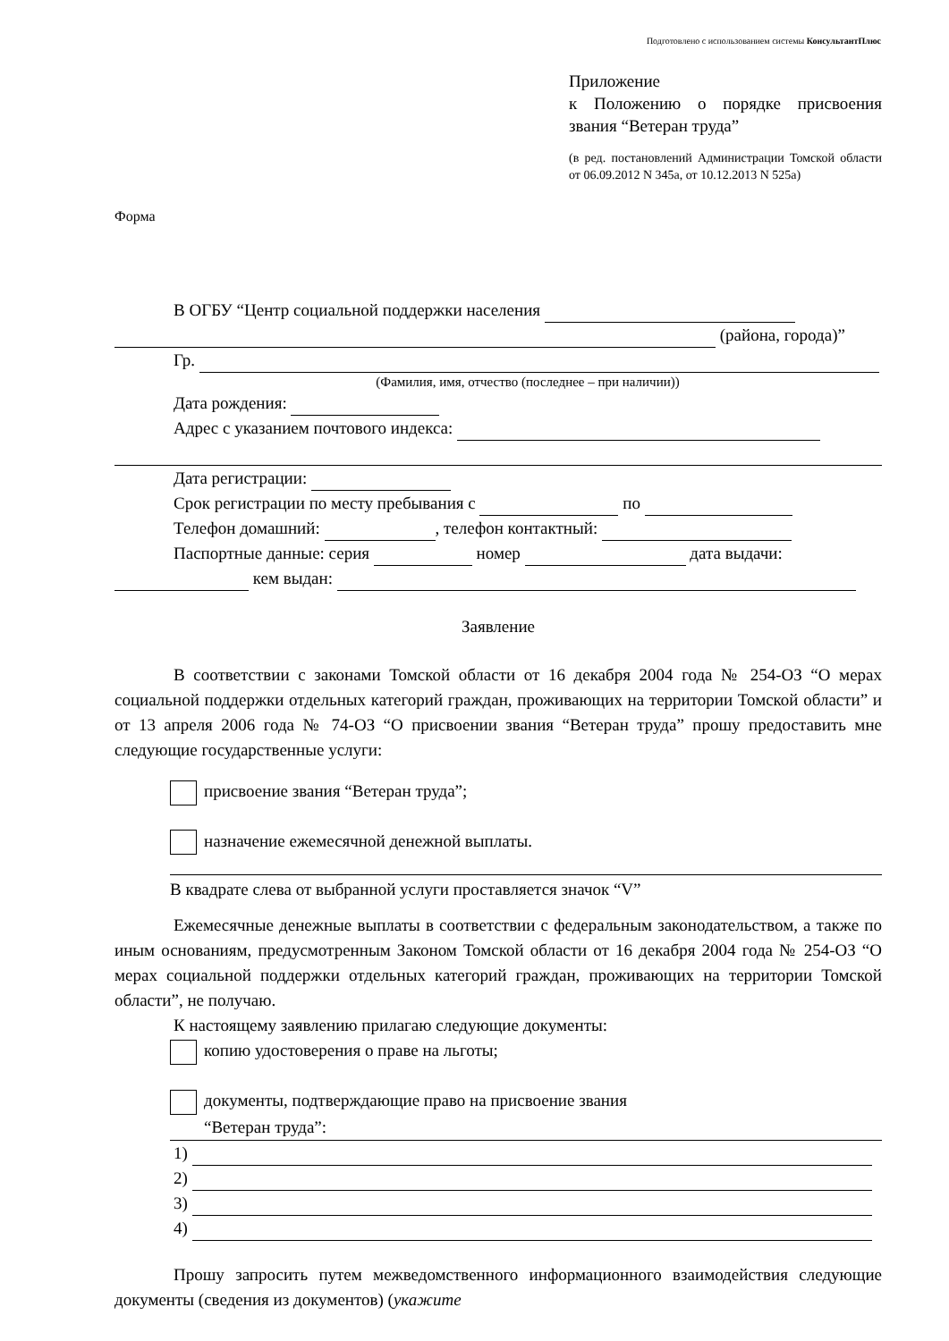Подготовлено с использованием системы КонсультантПлюс
Приложение
к Положению о порядке присвоения звания “Ветеран труда”
(в ред. постановлений Администрации Томской области от 06.09.2012 N 345а, от 10.12.2013 N 525а)
Форма
В ОГБУ “Центр социальной поддержки населения
(района, города)”
Гр.
(Фамилия, имя, отчество (последнее – при наличии))
Дата рождения:
Адрес с указанием почтового индекса:
Дата регистрации:
Срок регистрации по месту пребывания с по
Телефон домашний: , телефон контактный:
Паспортные данные: серия номер дата выдачи:
кем выдан:
Заявление
В соответствии с законами Томской области от 16 декабря 2004 года № 254-ОЗ “О мерах социальной поддержки отдельных категорий граждан, проживающих на территории Томской области” и от 13 апреля 2006 года № 74-ОЗ “О присвоении звания “Ветеран труда” прошу предоставить мне следующие государственные услуги:
присвоение звания “Ветеран труда”;
назначение ежемесячной денежной выплаты.
В квадрате слева от выбранной услуги проставляется значок “V”
Ежемесячные денежные выплаты в соответствии с федеральным законодательством, а также по иным основаниям, предусмотренным Законом Томской области от 16 декабря 2004 года № 254-ОЗ “О мерах социальной поддержки отдельных категорий граждан, проживающих на территории Томской области”, не получаю.
К настоящему заявлению прилагаю следующие документы:
копию удостоверения о праве на льготы;
документы, подтверждающие право на присвоение звания
“Ветеран труда”:
1)
2)
3)
4)
Прошу запросить путем межведомственного информационного взаимодействия следующие документы (сведения из документов) (укажите